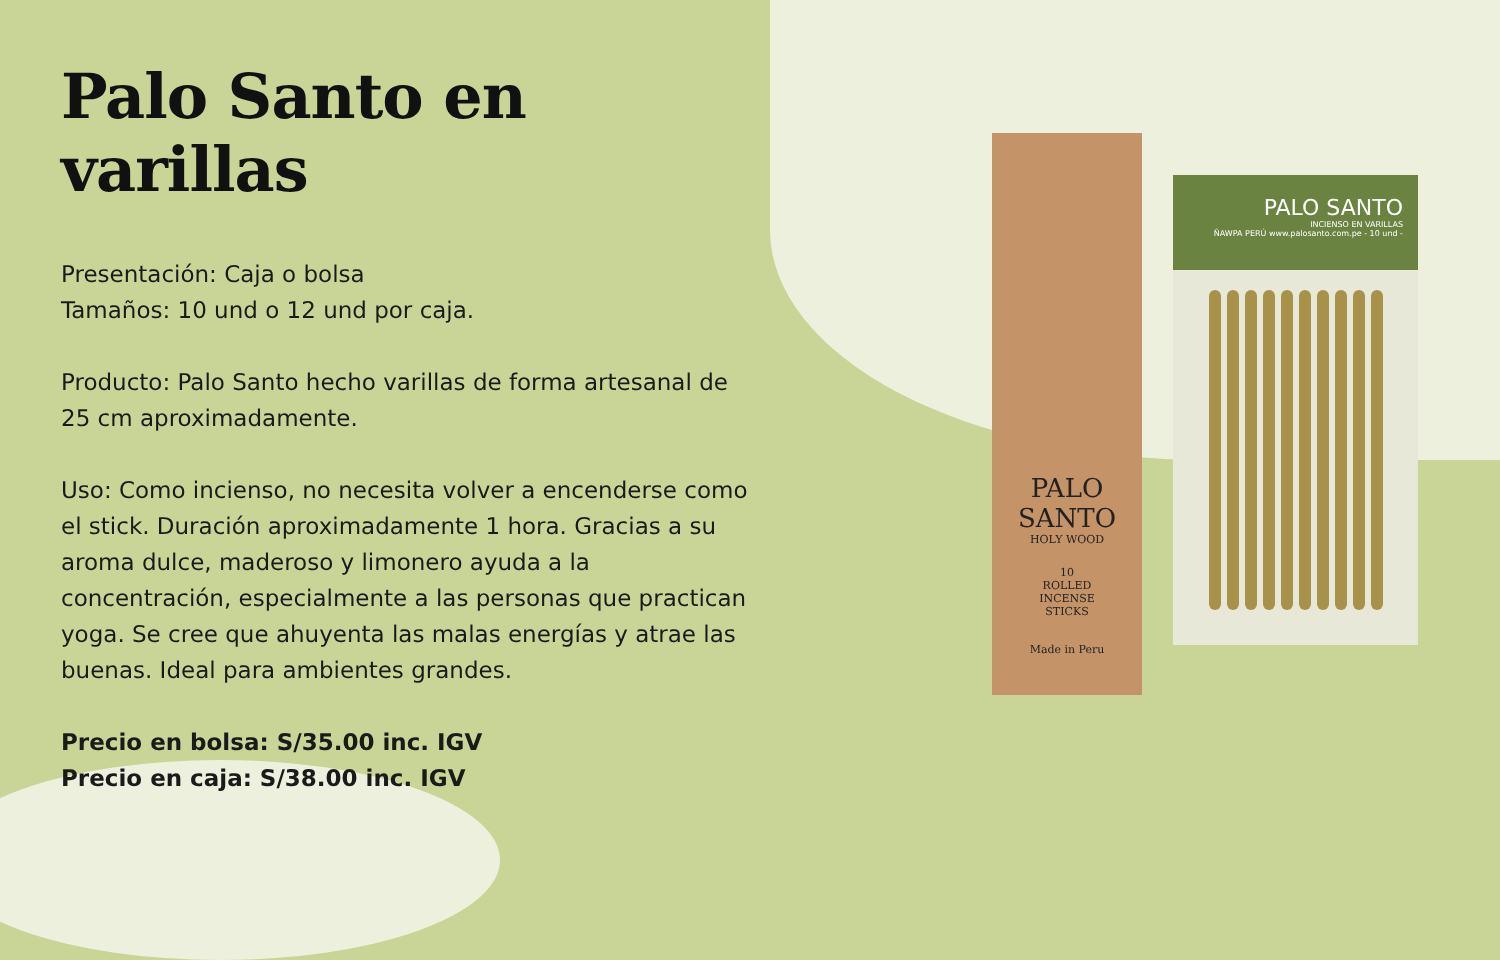Palo Santo en varillas
Presentación: Caja o bolsa
Tamaños: 10 und o 12 und por caja.
Producto: Palo Santo hecho varillas de forma artesanal de 25 cm aproximadamente.
Uso: Como incienso, no necesita volver a encenderse como el stick. Duración aproximadamente 1 hora. Gracias a su aroma dulce, maderoso y limonero ayuda a la concentración, especialmente a las personas que practican yoga. Se cree que ahuyenta las malas energías y atrae las buenas. Ideal para ambientes grandes.
Precio en bolsa: S/35.00 inc. IGV
Precio en caja: S/38.00 inc. IGV
PALO
SANTO
HOLY WOOD
10
ROLLED
INCENSE
STICKS
Made in Peru
PALO SANTO
INCIENSO EN VARILLAS
ÑAWPA PERÚ www.palosanto.com.pe - 10 und -